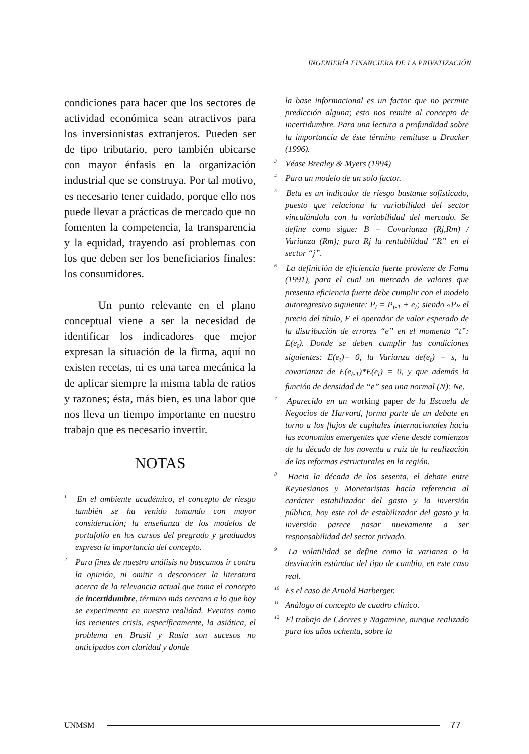INGENIERÍA FINANCIERA DE LA PRIVATIZACIÓN
condiciones para hacer que los sectores de actividad económica sean atractivos para los inversionistas extranjeros. Pueden ser de tipo tributario, pero también ubicarse con mayor énfasis en la organización industrial que se construya. Por tal motivo, es necesario tener cuidado, porque ello nos puede llevar a prácticas de mercado que no fomenten la competencia, la transparencia y la equidad, trayendo así problemas con los que deben ser los beneficiarios finales: los consumidores.
Un punto relevante en el plano conceptual viene a ser la necesidad de identificar los indicadores que mejor expresan la situación de la firma, aquí no existen recetas, ni es una tarea mecánica la de aplicar siempre la misma tabla de ratios y razones; ésta, más bien, es una labor que nos lleva un tiempo importante en nuestro trabajo que es necesario invertir.
NOTAS
<sup>1</sup> En el ambiente académico, el concepto de riesgo también se ha venido tomando con mayor consideración; la enseñanza de los modelos de portafolio en los cursos del pregrado y graduados expresa la importancia del concepto.
<sup>2</sup> Para fines de nuestro análisis no buscamos ir contra la opinión, ni omitir o desconocer la literatura acerca de la relevancia actual que toma el concepto de incertidumbre, término más cercano a lo que hoy se experimenta en nuestra realidad. Eventos como las recientes crisis, específicamente, la asiática, el problema en Brasil y Rusia son sucesos no anticipados con claridad y donde
la base informacional es un factor que no permite predicción alguna; esto nos remite al concepto de incertidumbre. Para una lectura a profundidad sobre la importancia de éste término remítase a Drucker (1996).
<sup>3</sup> Véase Brealey & Myers (1994)
<sup>4</sup> Para un modelo de un solo factor.
<sup>5</sup> Beta es un indicador de riesgo bastante sofisticado, puesto que relaciona la variabilidad del sector vinculándola con la variabilidad del mercado. Se define como sigue: B = Covarianza (Rj,Rm) / Varianza (Rm); para Rj la rentabilidad “R” en el sector “j”.
<sup>6</sup> La definición de eficiencia fuerte proviene de Fama (1991), para el cual un mercado de valores que presenta eficiencia fuerte debe cumplir con el modelo autoregresivo siguiente: P<sub>t</sub> = P<sub>t-1</sub> + e<sub>t</sub>; siendo «P» el precio del título, E el operador de valor esperado de la distribución de errores “e” en el momento “t”: E(e<sub>t</sub>). Donde se deben cumplir las condiciones siguientes: E(e<sub>t</sub>)= 0, la Varianza de(e<sub>t</sub>) = s, la covarianza de E(e<sub>t-1</sub>)*E(e<sub>t</sub>) = 0, y que además la función de densidad de “e” sea una normal (N): Ne.
<sup>7</sup> Aparecido en un working paper de la Escuela de Negocios de Harvard, forma parte de un debate en torno a los flujos de capitales internacionales hacia las economías emergentes que viene desde comienzos de la década de los noventa a raíz de la realización de las reformas estructurales en la región.
<sup>8</sup> Hacia la década de los sesenta, el debate entre Keynesianos y Monetaristas hacía referencia al carácter estabilizador del gasto y la inversión pública, hoy este rol de estabilizador del gasto y la inversión parece pasar nuevamente a ser responsabilidad del sector privado.
<sup>9</sup> La volatilidad se define como la varianza o la desviación estándar del tipo de cambio, en este caso real.
<sup>10</sup> Es el caso de Arnold Harberger.
<sup>11</sup> Análogo al concepto de cuadro clínico.
<sup>12</sup> El trabajo de Cáceres y Nagamine, aunque realizado para los años ochenta, sobre la
UNMSM
77